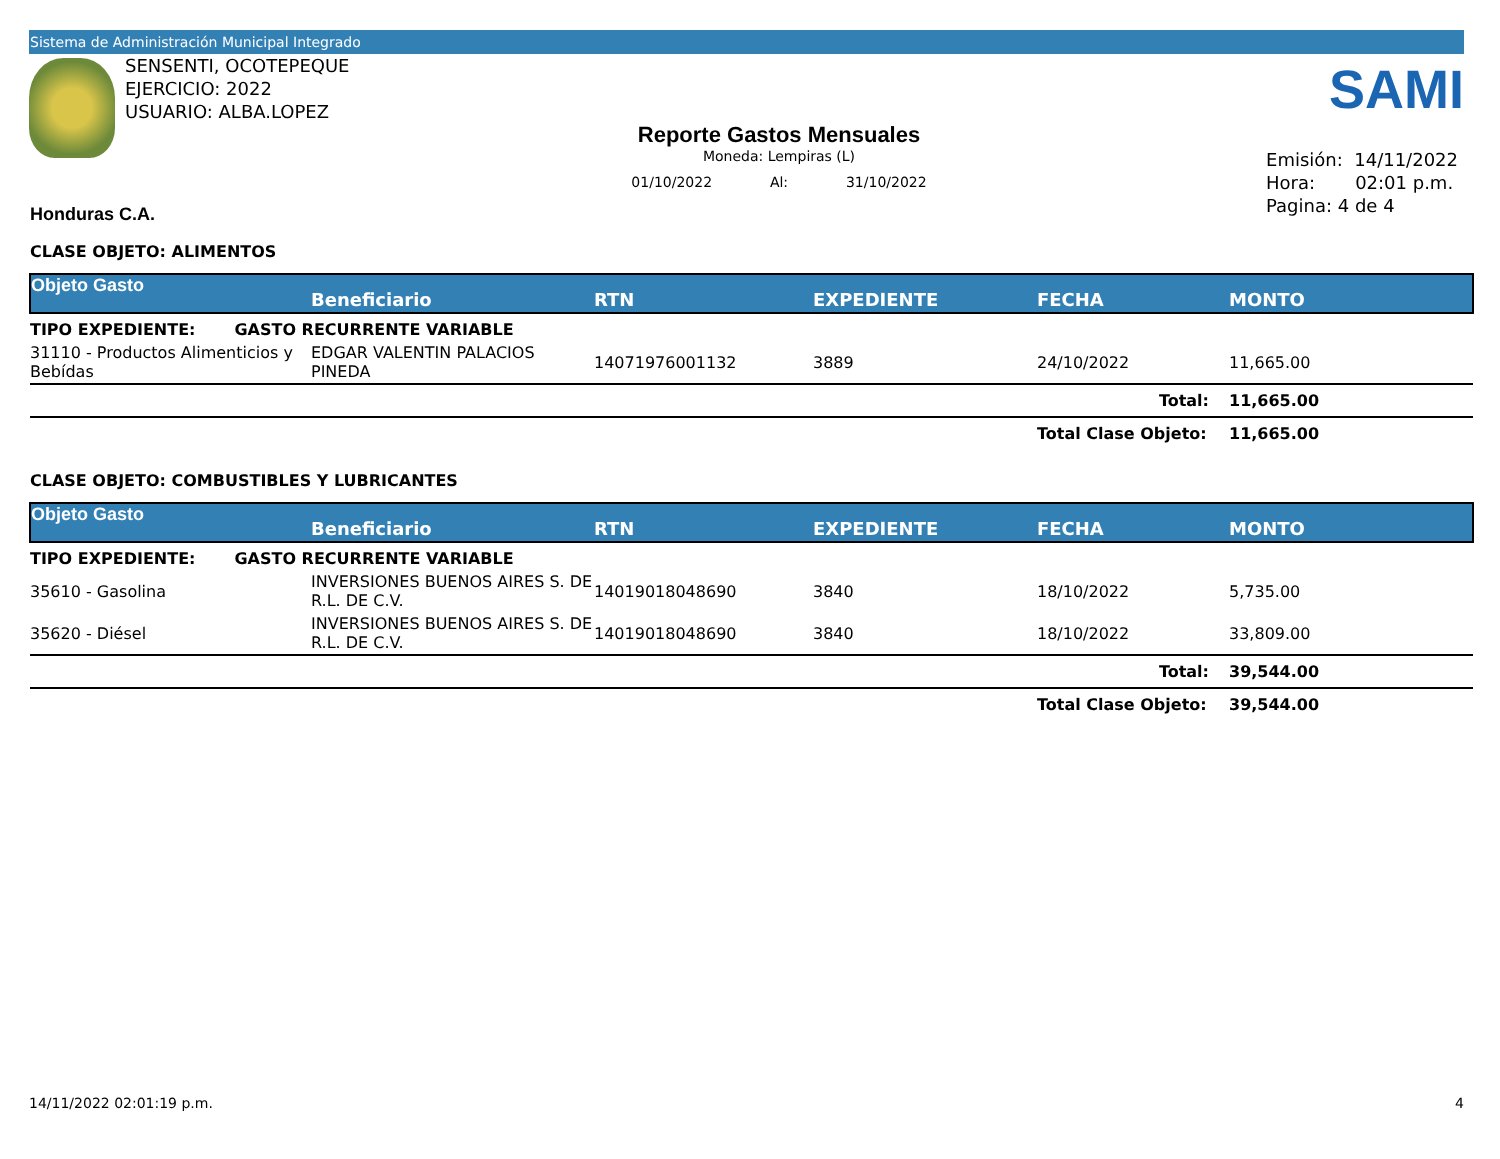Sistema de Administración Municipal Integrado
SENSENTI, OCOTEPEQUE
EJERCICIO: 2022
USUARIO: ALBA.LOPEZ
Reporte Gastos Mensuales
Moneda: Lempiras (L)
01/10/2022 Al: 31/10/2022
SAMI
Emisión: 14/11/2022
Hora: 02:01 p.m.
Pagina: 4 de 4
Honduras C.A.
CLASE OBJETO: ALIMENTOS
| Objeto Gasto | Beneficiario | RTN | EXPEDIENTE | FECHA | MONTO |
| --- | --- | --- | --- | --- | --- |
| TIPO EXPEDIENTE: GASTO RECURRENTE VARIABLE | | | | | |
| 31110 - Productos Alimenticios y Bebídas | EDGAR VALENTIN PALACIOS PINEDA | 14071976001132 | 3889 | 24/10/2022 | 11,665.00 |
| | | | | Total: | 11,665.00 |
| | | | | Total Clase Objeto: | 11,665.00 |
CLASE OBJETO: COMBUSTIBLES Y LUBRICANTES
| Objeto Gasto | Beneficiario | RTN | EXPEDIENTE | FECHA | MONTO |
| --- | --- | --- | --- | --- | --- |
| TIPO EXPEDIENTE: GASTO RECURRENTE VARIABLE | | | | | |
| 35610 - Gasolina | INVERSIONES BUENOS AIRES S. DE R.L. DE C.V. | 14019018048690 | 3840 | 18/10/2022 | 5,735.00 |
| 35620 - Diésel | INVERSIONES BUENOS AIRES S. DE R.L. DE C.V. | 14019018048690 | 3840 | 18/10/2022 | 33,809.00 |
| | | | | Total: | 39,544.00 |
| | | | | Total Clase Objeto: | 39,544.00 |
14/11/2022 02:01:19 p.m. 4